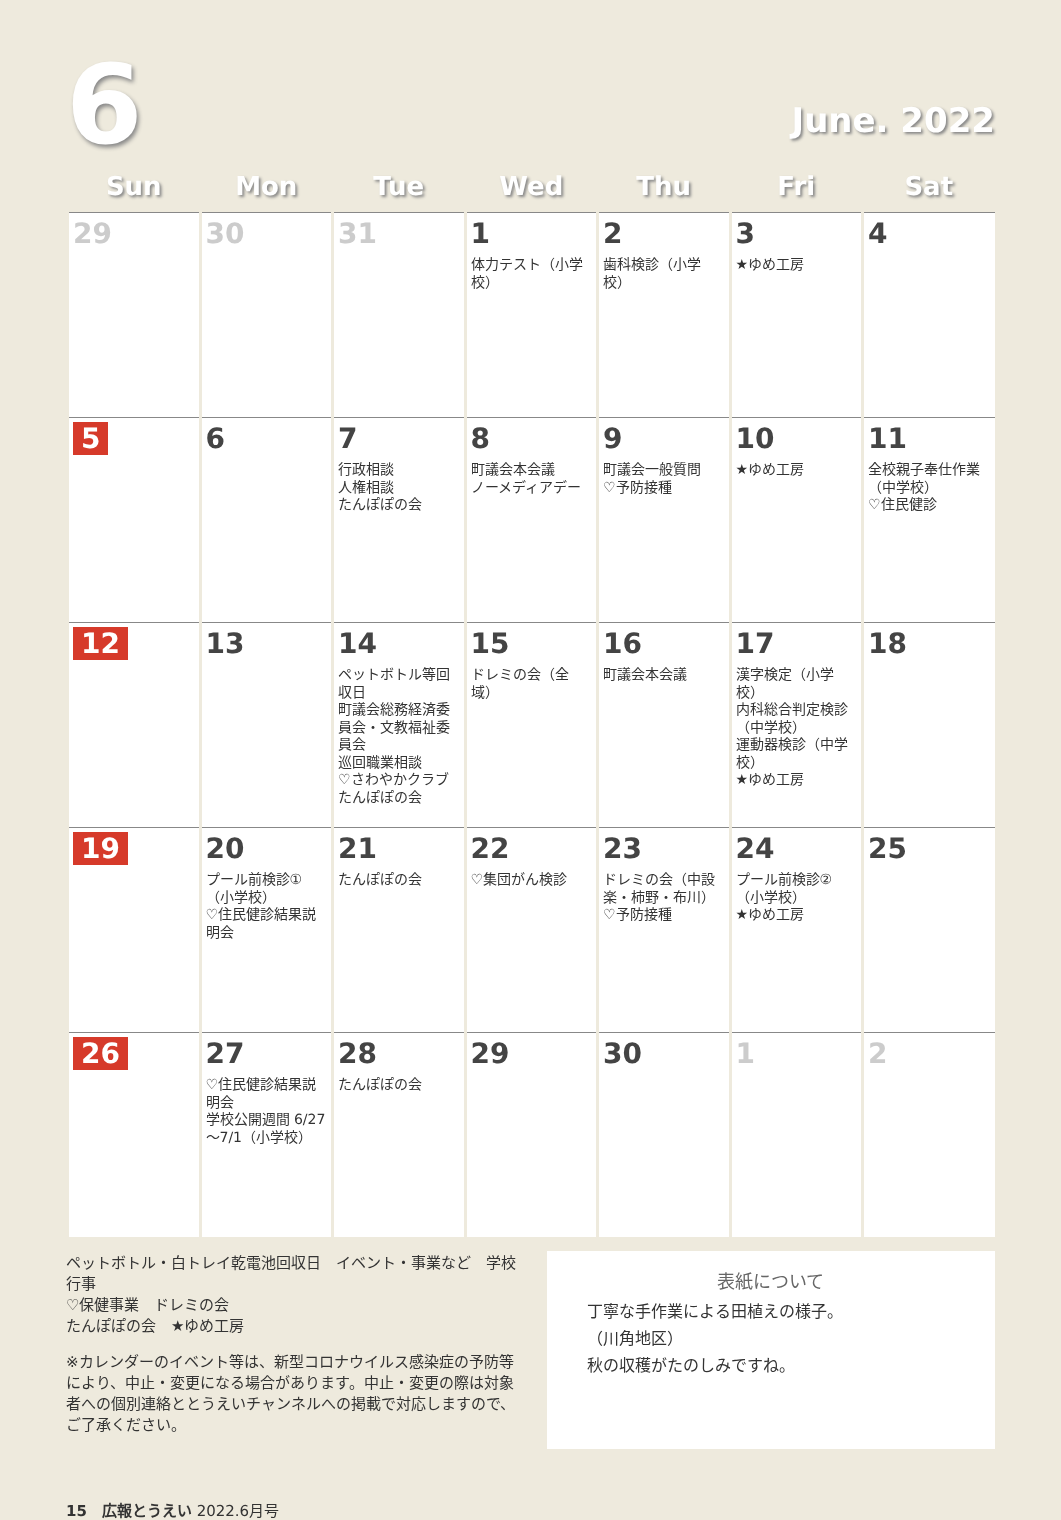6
June. 2022
| Sun | Mon | Tue | Wed | Thu | Fri | Sat |
| --- | --- | --- | --- | --- | --- | --- |
| 29 | 30 | 31 | 1 体力テスト（小学校） | 2 歯科検診（小学校） | 3 ★ゆめ工房 | 4 |
| 5 | 6 | 7 行政相談 人権相談 たんぽぽの会 | 8 町議会本会議 ノーメディアデー | 9 町議会一般質問 ♡予防接種 | 10 ★ゆめ工房 | 11 全校親子奉仕作業（中学校） ♡住民健診 |
| 12 | 13 | 14 ペットボトル等回収日 町議会総務経済委員会・文教福祉委員会 巡回職業相談 ♡さわやかクラブ たんぽぽの会 | 15 ドレミの会（全域） | 16 町議会本会議 | 17 漢字検定（小学校） 内科総合判定検診（中学校） 運動器検診（中学校） ★ゆめ工房 | 18 |
| 19 | 20 プール前検診①（小学校） ♡住民健診結果説明会 | 21 たんぽぽの会 | 22 ♡集団がん検診 | 23 ドレミの会（中設楽・柿野・布川） ♡予防接種 | 24 プール前検診②（小学校） ★ゆめ工房 | 25 |
| 26 | 27 ♡住民健診結果説明会 学校公開週間 6/27～7/1（小学校） | 28 たんぽぽの会 | 29 | 30 | 1 | 2 |
ペットボトル・白トレイ乾電池回収日　イベント・事業など　学校行事
♡保健事業　ドレミの会
たんぽぽの会　★ゆめ工房
※カレンダーのイベント等は、新型コロナウイルス感染症の予防等により、中止・変更になる場合があります。中止・変更の際は対象者への個別連絡ととうえいチャンネルへの掲載で対応しますので、ご了承ください。
表紙について
丁寧な手作業による田植えの様子。
（川角地区）
秋の収穫がたのしみですね。
15　広報とうえい 2022.6月号